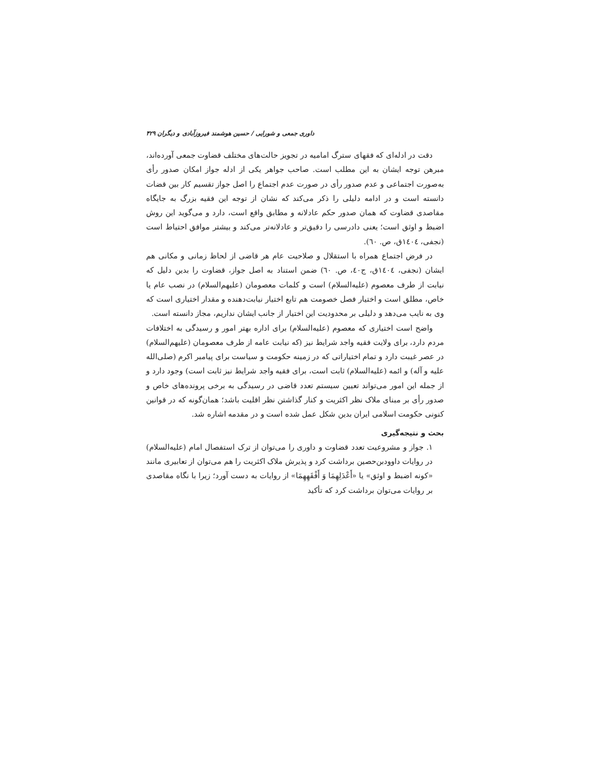داوری جمعی و شورایی / حسین هوشمند فیروزآبادی و دیگران ۴۲۹
دقت در ادله‌ای که فقهای سترگ امامیه در تجویز حالت‌های مختلف قضاوت جمعی آورده‌اند، مبرهن توجه ایشان به این مطلب است. صاحب جواهر یکی از ادله جواز امکان صدور رأی به‌صورت اجتماعی و عدم صدور رأی در صورت عدم اجتماع را اصل جواز تقسیم کار بین قضات دانسته است و در ادامه دلیلی را ذکر می‌کند که نشان از توجه این فقیه بزرگ به جایگاه مقاصدی قضاوت که همان صدور حکم عادلانه و مطابق واقع است، دارد و می‌گوید این روش اضبط و اوثق است؛ یعنی دادرسی را دقیق‌تر و عادلانه‌تر می‌کند و بیشتر موافق احتیاط است (نجفی، ١٤٠٤ق، ص. ٦٠).
در فرض اجتماع همراه با استقلال و صلاحیت عام هر قاضی از لحاظ زمانی و مکانی هم ایشان (نجفی، ١٤٠٤ق، ج٤٠، ص. ٦٠) ضمن استناد به اصل جواز، قضاوت را بدین دلیل که نیابت از طرف معصوم (علیه‌السلام) است و کلمات معصومان (علیهم‌السلام) در نصب عام یا خاص، مطلق است و اختیار فصل خصومت هم تابع اختیار نیابت‌دهنده و مقدار اختیاری است که وی به نایب می‌دهد و دلیلی بر محدودیت این اختیار از جانب ایشان نداریم، مجاز دانسته است.
واضح است اختیاری که معصوم (علیه‌السلام) برای اداره بهتر امور و رسیدگی به اختلافات مردم دارد، برای ولایت فقیه واجد شرایط نیز (که نیابت عامه از طرف معصومان (علیهم‌السلام) در عصر غیبت دارد و تمام اختیاراتی که در زمینه حکومت و سیاست برای پیامبر اکرم (صلی‌الله علیه و آله) و ائمه (علیه‌السلام) ثابت است، برای فقیه واجد شرایط نیز ثابت است) وجود دارد و از جمله این امور می‌تواند تعیین سیستم تعدد قاضی در رسیدگی به برخی پرونده‌های خاص و صدور رأی بر مبنای ملاک نظر اکثریت و کنار گذاشتن نظر اقلیت باشد؛ همان‌گونه که در قوانین کنونی حکومت اسلامی ایران بدین شکل عمل شده است و در مقدمه اشاره شد.
بحث و نتیجه‌گیری
۱. جواز و مشروعیت تعدد قضاوت و داوری را می‌توان از ترک استفصال امام (علیه‌السلام) در روایات داوودبن‌حصین برداشت کرد و پذیرش ملاک اکثریت را هم می‌توان از تعابیری مانند «کونه اضبط و اوثق» یا «أَعْدَلِهِمَا وَ أَفْقَهِهِمَا» از روایات به دست آورد؛ زیرا با نگاه مقاصدی بر روایات می‌توان برداشت کرد که تأکید